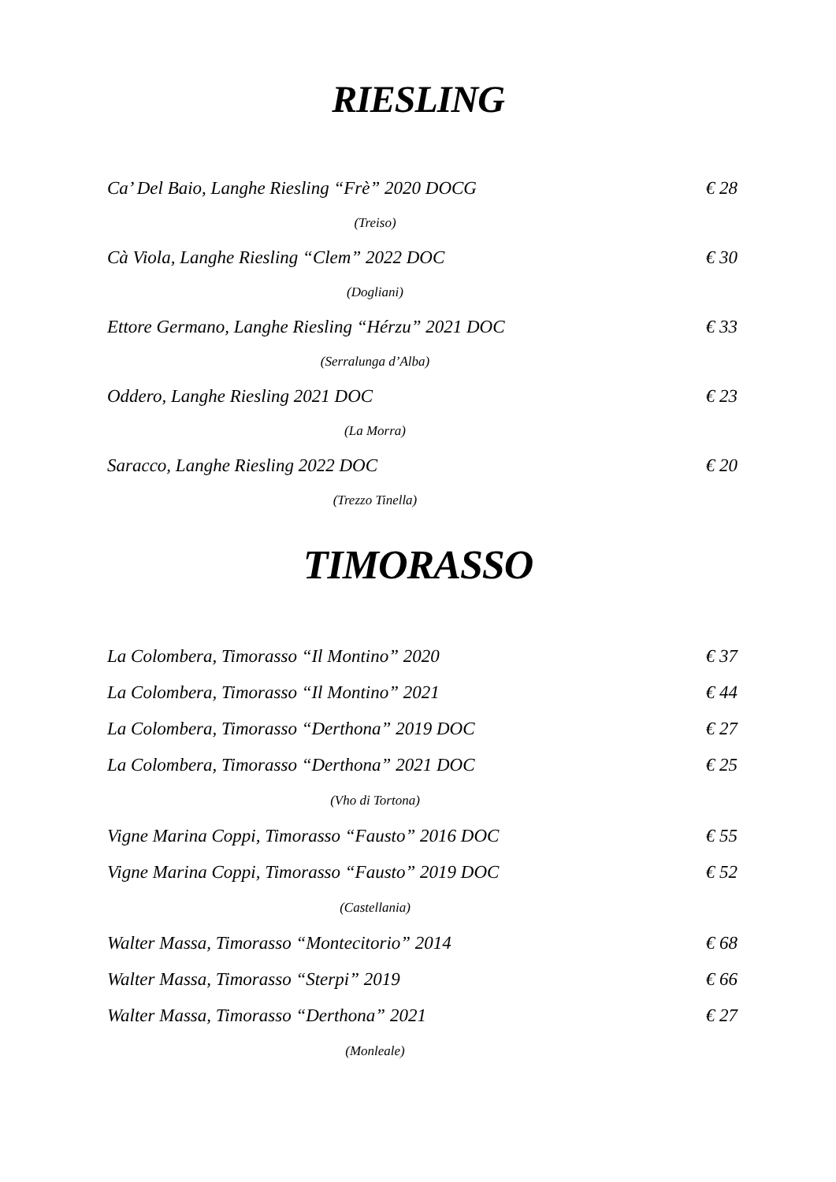RIESLING
Ca’ Del Baio, Langhe Riesling “Frè” 2020 DOCG € 28
(Treiso)
Cà Viola, Langhe Riesling “Clem” 2022 DOC € 30
(Dogliani)
Ettore Germano, Langhe Riesling “Hérzu” 2021 DOC € 33
(Serralunga d’Alba)
Oddero, Langhe Riesling 2021 DOC € 23
(La Morra)
Saracco, Langhe Riesling 2022 DOC € 20
(Trezzo Tinella)
TIMORASSO
La Colombera, Timorasso “Il Montino” 2020 € 37
La Colombera, Timorasso “Il Montino” 2021 € 44
La Colombera, Timorasso “Derthona” 2019 DOC € 27
La Colombera, Timorasso “Derthona” 2021 DOC € 25
(Vho di Tortona)
Vigne Marina Coppi, Timorasso “Fausto” 2016 DOC € 55
Vigne Marina Coppi, Timorasso “Fausto” 2019 DOC € 52
(Castellania)
Walter Massa, Timorasso “Montecitorio” 2014 € 68
Walter Massa, Timorasso “Sterpi” 2019 € 66
Walter Massa, Timorasso “Derthona” 2021 € 27
(Monleale)